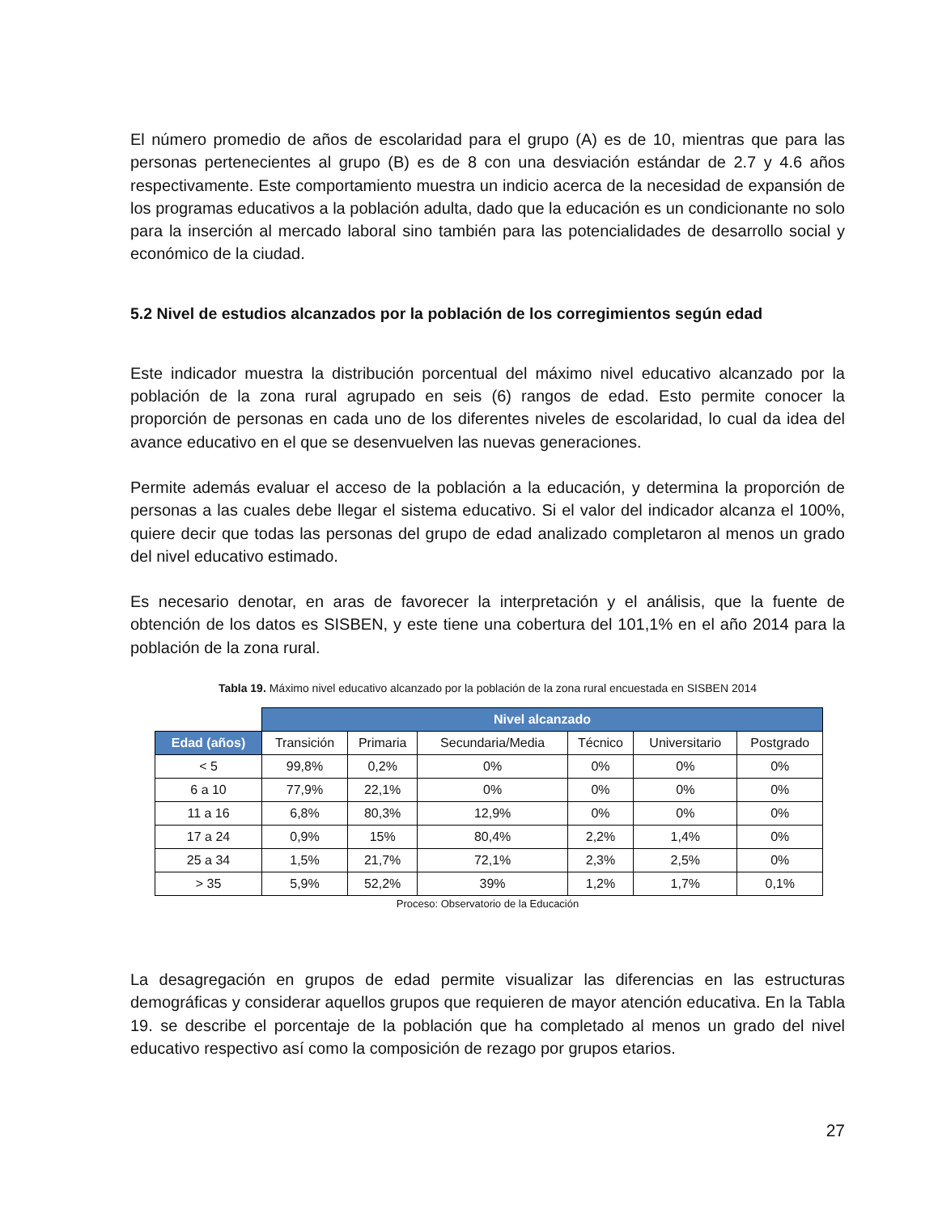El número promedio de años de escolaridad para el grupo (A) es de 10, mientras que para las personas pertenecientes al grupo (B) es de 8 con una desviación estándar de 2.7 y 4.6 años respectivamente. Este comportamiento muestra un indicio acerca de la necesidad de expansión de los programas educativos a la población adulta, dado que la educación es un condicionante no solo para la inserción al mercado laboral sino también para las potencialidades de desarrollo social y económico de la ciudad.
5.2 Nivel de estudios alcanzados por la población de los corregimientos según edad
Este indicador muestra la distribución porcentual del máximo nivel educativo alcanzado por la población de la zona rural agrupado en seis (6) rangos de edad. Esto permite conocer la proporción de personas en cada uno de los diferentes niveles de escolaridad, lo cual da idea del avance educativo en el que se desenvuelven las nuevas generaciones.
Permite además evaluar el acceso de la población a la educación, y determina la proporción de personas a las cuales debe llegar el sistema educativo. Si el valor del indicador alcanza el 100%, quiere decir que todas las personas del grupo de edad analizado completaron al menos un grado del nivel educativo estimado.
Es necesario denotar, en aras de favorecer la interpretación y el análisis, que la fuente de obtención de los datos es SISBEN, y este tiene una cobertura del 101,1% en el año 2014 para la población de la zona rural.
Tabla 19. Máximo nivel educativo alcanzado por la población de la zona rural encuestada en SISBEN 2014
| | Nivel alcanzado | | | | | |
| Edad (años) | Transición | Primaria | Secundaria/Media | Técnico | Universitario | Postgrado |
| < 5 | 99,8% | 0,2% | 0% | 0% | 0% | 0% |
| 6 a 10 | 77,9% | 22,1% | 0% | 0% | 0% | 0% |
| 11 a 16 | 6,8% | 80,3% | 12,9% | 0% | 0% | 0% |
| 17 a 24 | 0,9% | 15% | 80,4% | 2,2% | 1,4% | 0% |
| 25 a 34 | 1,5% | 21,7% | 72,1% | 2,3% | 2,5% | 0% |
| > 35 | 5,9% | 52,2% | 39% | 1,2% | 1,7% | 0,1% |
Proceso: Observatorio de la Educación
La desagregación en grupos de edad permite visualizar las diferencias en las estructuras demográficas y considerar aquellos grupos que requieren de mayor atención educativa. En la Tabla 19. se describe el porcentaje de la población que ha completado al menos un grado del nivel educativo respectivo así como la composición de rezago por grupos etarios.
27